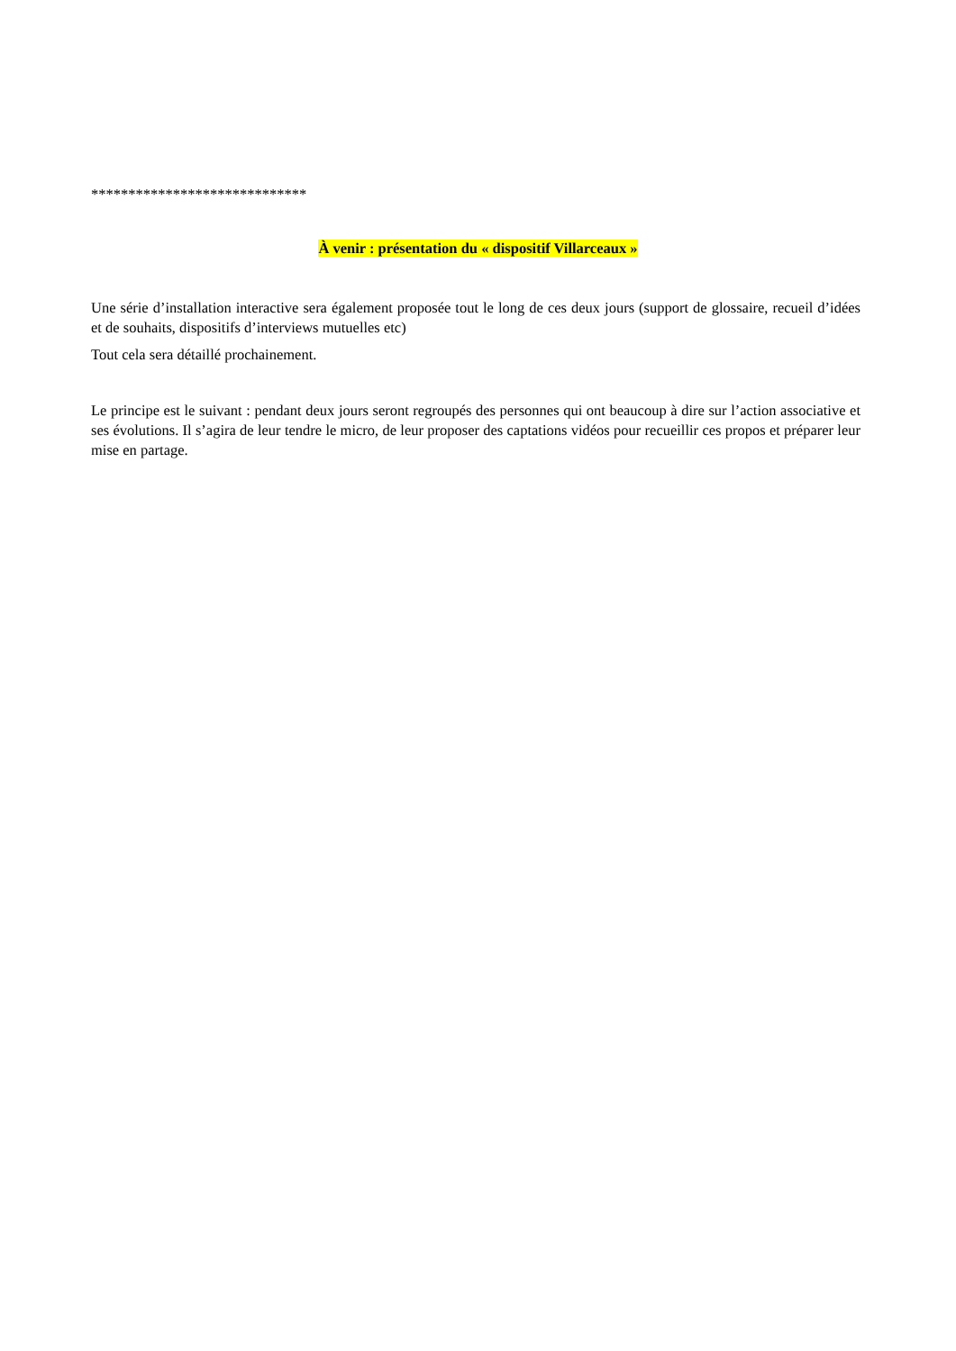*****************************
À venir : présentation du « dispositif Villarceaux »
Une série d’installation interactive sera également proposée tout le long de ces deux jours (support de glossaire, recueil d’idées et de souhaits, dispositifs d’interviews mutuelles etc)
Tout cela sera détaillé prochainement.
Le principe est le suivant : pendant deux jours seront regroupés des personnes qui ont beaucoup à dire sur l’action associative et ses évolutions. Il s’agira de leur tendre le micro, de leur proposer des captations vidéos pour recueillir ces propos et préparer leur mise en partage.